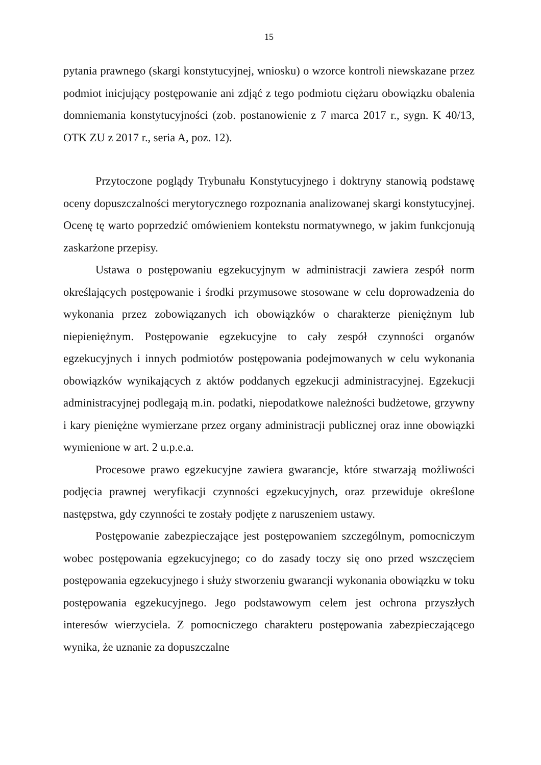15
pytania prawnego (skargi konstytucyjnej, wniosku) o wzorce kontroli niewskazane przez podmiot inicjujący postępowanie ani zdjąć z tego podmiotu ciężaru obowiązku obalenia domniemania konstytucyjności (zob. postanowienie z 7 marca 2017 r., sygn. K 40/13, OTK ZU z 2017 r., seria A, poz. 12).
Przytoczone poglądy Trybunału Konstytucyjnego i doktryny stanowią podstawę oceny dopuszczalności merytorycznego rozpoznania analizowanej skargi konstytucyjnej. Ocenę tę warto poprzedzić omówieniem kontekstu normatywnego, w jakim funkcjonują zaskarżone przepisy.
Ustawa o postępowaniu egzekucyjnym w administracji zawiera zespół norm określających postępowanie i środki przymusowe stosowane w celu doprowadzenia do wykonania przez zobowiązanych ich obowiązków o charakterze pieniężnym lub niepieniężnym. Postępowanie egzekucyjne to cały zespół czynności organów egzekucyjnych i innych podmiotów postępowania podejmowanych w celu wykonania obowiązków wynikających z aktów poddanych egzekucji administracyjnej. Egzekucji administracyjnej podlegają m.in. podatki, niepodatkowe należności budżetowe, grzywny i kary pieniężne wymierzane przez organy administracji publicznej oraz inne obowiązki wymienione w art. 2 u.p.e.a.
Procesowe prawo egzekucyjne zawiera gwarancje, które stwarzają możliwości podjęcia prawnej weryfikacji czynności egzekucyjnych, oraz przewiduje określone następstwa, gdy czynności te zostały podjęte z naruszeniem ustawy.
Postępowanie zabezpieczające jest postępowaniem szczególnym, pomocniczym wobec postępowania egzekucyjnego; co do zasady toczy się ono przed wszczęciem postępowania egzekucyjnego i służy stworzeniu gwarancji wykonania obowiązku w toku postępowania egzekucyjnego. Jego podstawowym celem jest ochrona przyszłych interesów wierzyciela. Z pomocniczego charakteru postępowania zabezpieczającego wynika, że uznanie za dopuszczalne